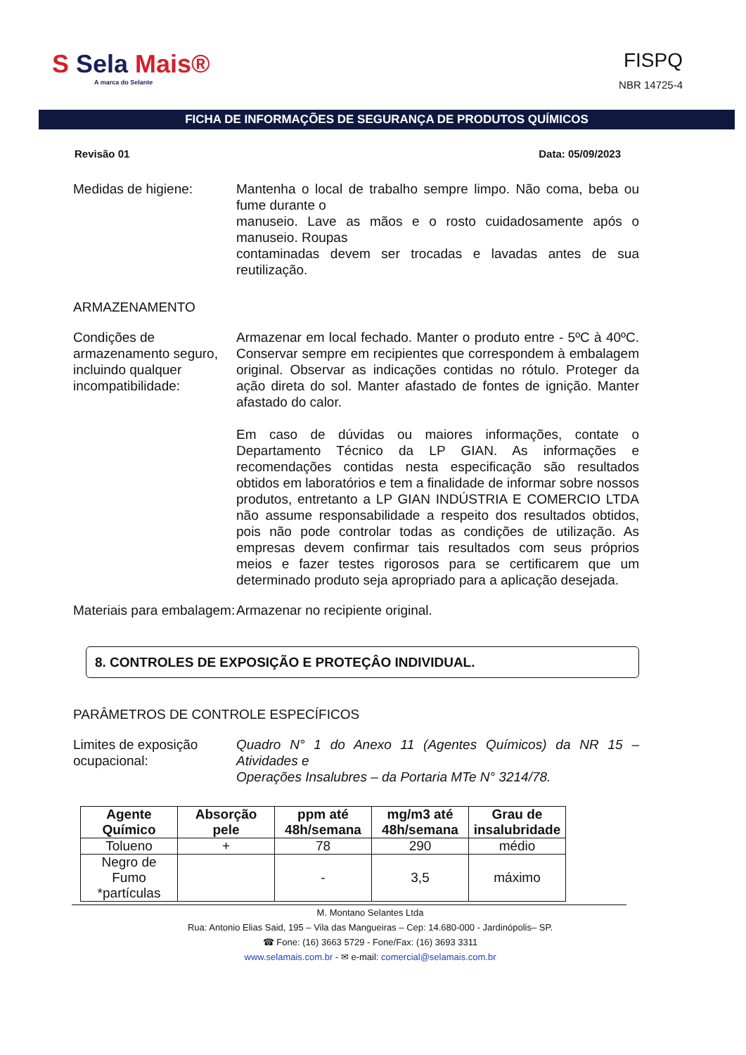S Sela Mais®
A marca do Selante
FISPQ
NBR 14725-4
FICHA DE INFORMAÇÕES DE SEGURANÇA DE PRODUTOS QUÍMICOS
Revisão 01 Data: 05/09/2023
Medidas de higiene: Mantenha o local de trabalho sempre limpo. Não coma, beba ou fume durante o
manuseio. Lave as mãos e o rosto cuidadosamente após o manuseio. Roupas
contaminadas devem ser trocadas e lavadas antes de sua reutilização.
ARMAZENAMENTO
Condições de armazenamento seguro, incluindo qualquer incompatibilidade:
Armazenar em local fechado. Manter o produto entre - 5ºC à 40ºC. Conservar sempre em recipientes que correspondem à embalagem original. Observar as indicações contidas no rótulo. Proteger da ação direta do sol. Manter afastado de fontes de ignição. Manter afastado do calor.
Em caso de dúvidas ou maiores informações, contate o Departamento Técnico da LP GIAN. As informações e recomendações contidas nesta especificação são resultados obtidos em laboratórios e tem a finalidade de informar sobre nossos produtos, entretanto a LP GIAN INDÚSTRIA E COMERCIO LTDA não assume responsabilidade a respeito dos resultados obtidos, pois não pode controlar todas as condições de utilização. As empresas devem confirmar tais resultados com seus próprios meios e fazer testes rigorosos para se certificarem que um determinado produto seja apropriado para a aplicação desejada.
Materiais para embalagem:
Armazenar no recipiente original.
8. CONTROLES DE EXPOSIÇÃO E PROTEÇÂO INDIVIDUAL.
PARÂMETROS DE CONTROLE ESPECÍFICOS
Limites de exposição ocupacional:
Quadro N° 1 do Anexo 11 (Agentes Químicos) da NR 15 – Atividades e
Operações Insalubres – da Portaria MTe N° 3214/78.
| Agente Químico | Absorção pele | ppm até 48h/semana | mg/m3 até 48h/semana | Grau de insalubridade |
| --- | --- | --- | --- | --- |
| Tolueno | + | 78 | 290 | médio |
| Negro de Fumo *partículas | | - | 3,5 | máximo |
M. Montano Selantes Ltda
Rua: Antonio Elias Said, 195 – Vila das Mangueiras – Cep: 14.680-000 - Jardinópolis– SP.
☎ Fone: (16) 3663 5729 - Fone/Fax: (16) 3693 3311
www.selamais.com.br - ✉ e-mail: comercial@selamais.com.br